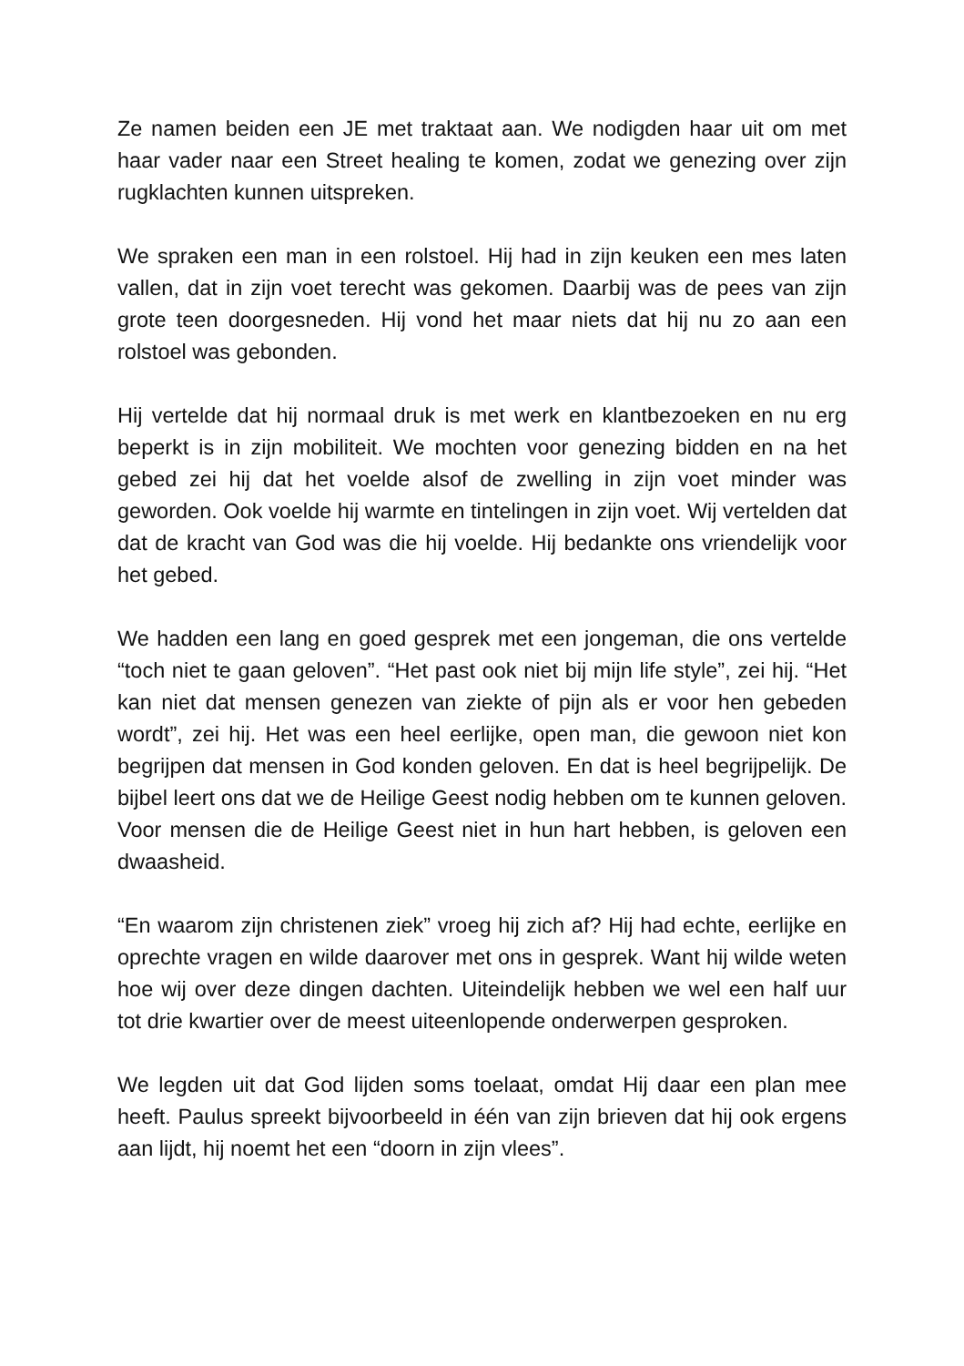Ze namen beiden een JE met traktaat aan. We nodigden haar uit om met haar vader naar een Street healing te komen, zodat we genezing over zijn rugklachten kunnen uitspreken.
We spraken een man in een rolstoel. Hij had in zijn keuken een mes laten vallen, dat in zijn voet terecht was gekomen. Daarbij was de pees van zijn grote teen doorgesneden. Hij vond het maar niets dat hij nu zo aan een rolstoel was gebonden.
Hij vertelde dat hij normaal druk is met werk en klantbezoeken en nu erg beperkt is in zijn mobiliteit. We mochten voor genezing bidden en na het gebed zei hij dat het voelde alsof de zwelling in zijn voet minder was geworden. Ook voelde hij warmte en tintelingen in zijn voet. Wij vertelden dat dat de kracht van God was die hij voelde. Hij bedankte ons vriendelijk voor het gebed.
We hadden een lang en goed gesprek met een jongeman, die ons vertelde “toch niet te gaan geloven”. “Het past ook niet bij mijn life style”, zei hij. “Het kan niet dat mensen genezen van ziekte of pijn als er voor hen gebeden wordt”, zei hij. Het was een heel eerlijke, open man, die gewoon niet kon begrijpen dat mensen in God konden geloven. En dat is heel begrijpelijk. De bijbel leert ons dat we de Heilige Geest nodig hebben om te kunnen geloven. Voor mensen die de Heilige Geest niet in hun hart hebben, is geloven een dwaasheid.
“En waarom zijn christenen ziek” vroeg hij zich af? Hij had echte, eerlijke en oprechte vragen en wilde daarover met ons in gesprek. Want hij wilde weten hoe wij over deze dingen dachten. Uiteindelijk hebben we wel een half uur tot drie kwartier over de meest uiteenlopende onderwerpen gesproken.
We legden uit dat God lijden soms toelaat, omdat Hij daar een plan mee heeft. Paulus spreekt bijvoorbeeld in één van zijn brieven dat hij ook ergens aan lijdt, hij noemt het een “doorn in zijn vlees”.